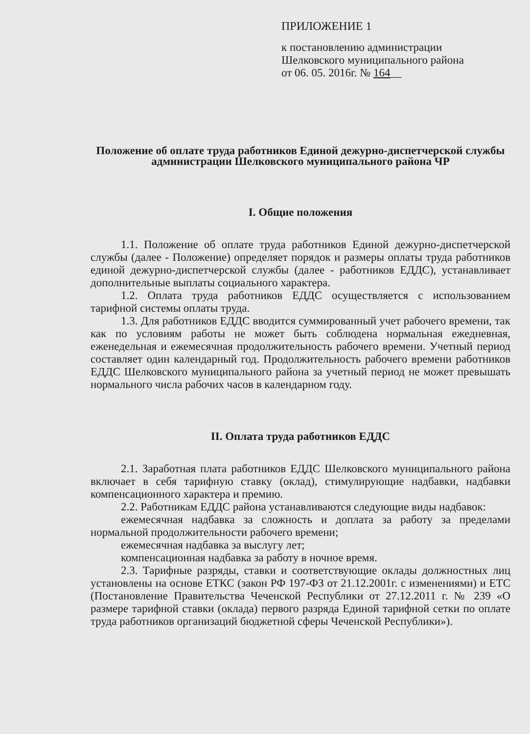ПРИЛОЖЕНИЕ 1
к постановлению администрации
Шелковского муниципального района
от 06. 05. 2016г. № 164__
Положение об оплате труда работников Единой дежурно-диспетчерской службы администрации Шелковского муниципального района ЧР
I. Общие положения
1.1. Положение об оплате труда работников Единой дежурно-диспетчерской службы (далее - Положение) определяет порядок и размеры оплаты труда работников единой дежурно-диспетчерской службы (далее - работников ЕДДС), устанавливает дополнительные выплаты социального характера.
1.2. Оплата труда работников ЕДДС осуществляется с использованием тарифной системы оплаты труда.
1.3. Для работников ЕДДС вводится суммированный учет рабочего времени, так как по условиям работы не может быть соблюдена нормальная ежедневная, еженедельная и ежемесячная продолжительность рабочего времени. Учетный период составляет один календарный год. Продолжительность рабочего времени работников ЕДДС Шелковского муниципального района за учетный период не может превышать нормального числа рабочих часов в календарном году.
II. Оплата труда работников ЕДДС
2.1. Заработная плата работников ЕДДС Шелковского муниципального района включает в себя тарифную ставку (оклад), стимулирующие надбавки, надбавки компенсационного характера и премию.
2.2. Работникам ЕДДС района устанавливаются следующие виды надбавок:
ежемесячная надбавка за сложность и доплата за работу за пределами нормальной продолжительности рабочего времени;
ежемесячная надбавка за выслугу лет;
компенсационная надбавка за работу в ночное время.
2.3. Тарифные разряды, ставки и соответствующие оклады должностных лиц установлены на основе ЕТКС (закон РФ 197-ФЗ от 21.12.2001г. с изменениями) и ЕТС (Постановление Правительства Чеченской Республики от 27.12.2011 г. № 239 «О размере тарифной ставки (оклада) первого разряда Единой тарифной сетки по оплате труда работников организаций бюджетной сферы Чеченской Республики»).